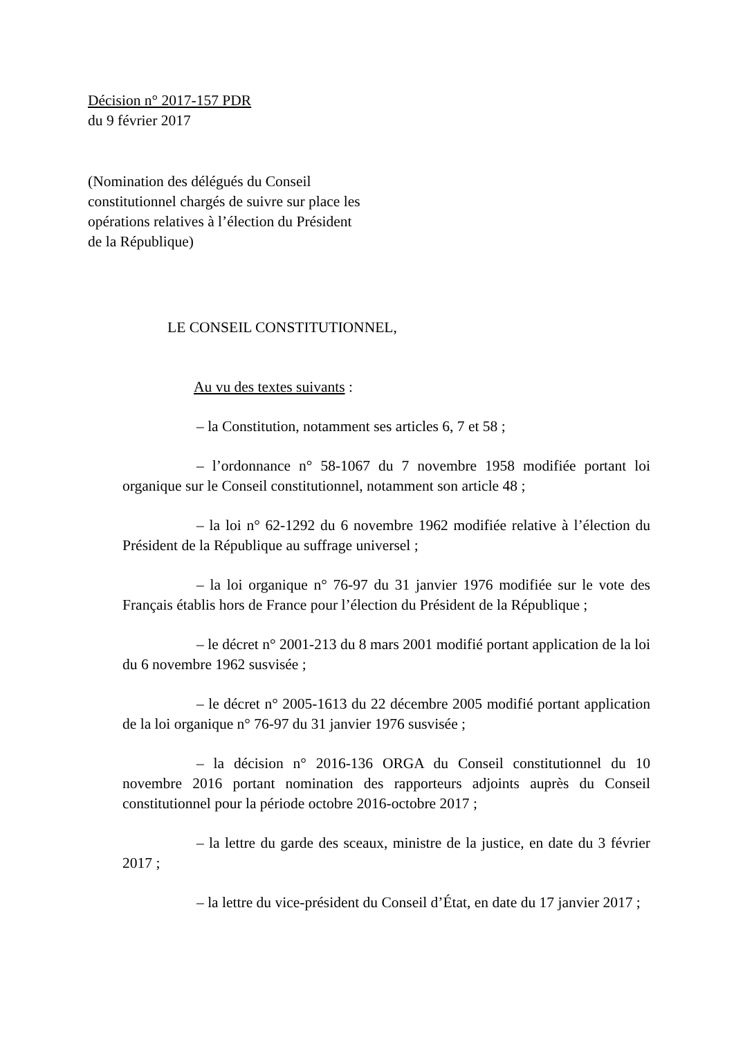Décision n° 2017-157 PDR
du 9 février 2017
(Nomination des délégués du Conseil constitutionnel chargés de suivre sur place les opérations relatives à l’élection du Président de la République)
LE CONSEIL CONSTITUTIONNEL,
Au vu des textes suivants :
– la Constitution, notamment ses articles 6, 7 et 58 ;
– l’ordonnance n° 58-1067 du 7 novembre 1958 modifiée portant loi organique sur le Conseil constitutionnel, notamment son article 48 ;
– la loi n° 62-1292 du 6 novembre 1962 modifiée relative à l’élection du Président de la République au suffrage universel ;
– la loi organique n° 76-97 du 31 janvier 1976 modifiée sur le vote des Français établis hors de France pour l’élection du Président de la République ;
– le décret n° 2001-213 du 8 mars 2001 modifié portant application de la loi du 6 novembre 1962 susvisée ;
– le décret n° 2005-1613 du 22 décembre 2005 modifié portant application de la loi organique n° 76-97 du 31 janvier 1976 susvisée ;
– la décision n° 2016-136 ORGA du Conseil constitutionnel du 10 novembre 2016 portant nomination des rapporteurs adjoints auprès du Conseil constitutionnel pour la période octobre 2016-octobre 2017 ;
– la lettre du garde des sceaux, ministre de la justice, en date du 3 février 2017 ;
– la lettre du vice-président du Conseil d’État, en date du 17 janvier 2017 ;